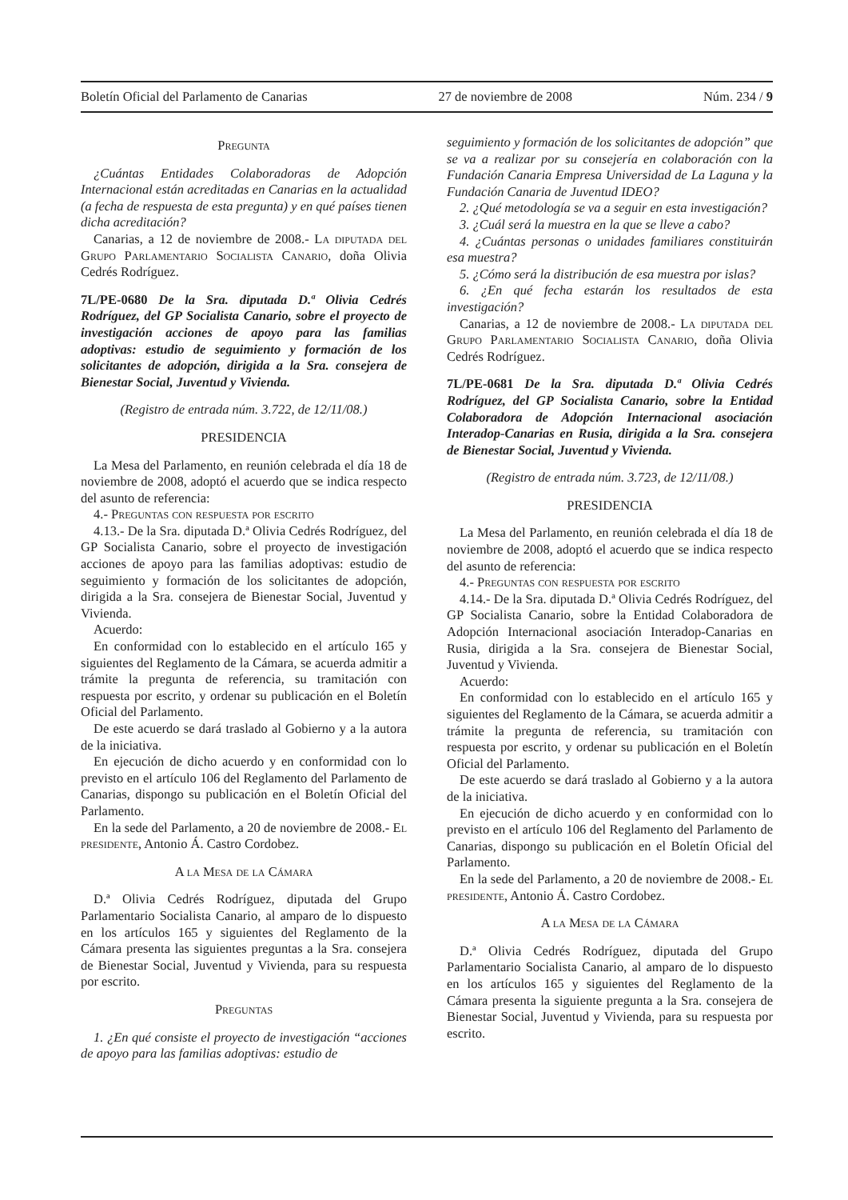Boletín Oficial del Parlamento de Canarias 27 de noviembre de 2008 Núm. 234 / 9
Pregunta
¿Cuántas Entidades Colaboradoras de Adopción Internacional están acreditadas en Canarias en la actualidad (a fecha de respuesta de esta pregunta) y en qué países tienen dicha acreditación?
Canarias, a 12 de noviembre de 2008.- La diputada del Grupo Parlamentario Socialista Canario, doña Olivia Cedrés Rodríguez.
7L/PE-0680 De la Sra. diputada D.ª Olivia Cedrés Rodríguez, del GP Socialista Canario, sobre el proyecto de investigación acciones de apoyo para las familias adoptivas: estudio de seguimiento y formación de los solicitantes de adopción, dirigida a la Sra. consejera de Bienestar Social, Juventud y Vivienda.
(Registro de entrada núm. 3.722, de 12/11/08.)
PRESIDENCIA
La Mesa del Parlamento, en reunión celebrada el día 18 de noviembre de 2008, adoptó el acuerdo que se indica respecto del asunto de referencia:
4.- Preguntas con respuesta por escrito
4.13.- De la Sra. diputada D.ª Olivia Cedrés Rodríguez, del GP Socialista Canario, sobre el proyecto de investigación acciones de apoyo para las familias adoptivas: estudio de seguimiento y formación de los solicitantes de adopción, dirigida a la Sra. consejera de Bienestar Social, Juventud y Vivienda.
Acuerdo:
En conformidad con lo establecido en el artículo 165 y siguientes del Reglamento de la Cámara, se acuerda admitir a trámite la pregunta de referencia, su tramitación con respuesta por escrito, y ordenar su publicación en el Boletín Oficial del Parlamento.
De este acuerdo se dará traslado al Gobierno y a la autora de la iniciativa.
En ejecución de dicho acuerdo y en conformidad con lo previsto en el artículo 106 del Reglamento del Parlamento de Canarias, dispongo su publicación en el Boletín Oficial del Parlamento.
En la sede del Parlamento, a 20 de noviembre de 2008.- El presidente, Antonio Á. Castro Cordobez.
A la Mesa de la Cámara
D.ª Olivia Cedrés Rodríguez, diputada del Grupo Parlamentario Socialista Canario, al amparo de lo dispuesto en los artículos 165 y siguientes del Reglamento de la Cámara presenta las siguientes preguntas a la Sra. consejera de Bienestar Social, Juventud y Vivienda, para su respuesta por escrito.
Preguntas
1. ¿En qué consiste el proyecto de investigación “acciones de apoyo para las familias adoptivas: estudio de
seguimiento y formación de los solicitantes de adopción” que se va a realizar por su consejería en colaboración con la Fundación Canaria Empresa Universidad de La Laguna y la Fundación Canaria de Juventud IDEO?
2. ¿Qué metodología se va a seguir en esta investigación?
3. ¿Cuál será la muestra en la que se lleve a cabo?
4. ¿Cuántas personas o unidades familiares constituirán esa muestra?
5. ¿Cómo será la distribución de esa muestra por islas?
6. ¿En qué fecha estarán los resultados de esta investigación?
Canarias, a 12 de noviembre de 2008.- La diputada del Grupo Parlamentario Socialista Canario, doña Olivia Cedrés Rodríguez.
7L/PE-0681 De la Sra. diputada D.ª Olivia Cedrés Rodríguez, del GP Socialista Canario, sobre la Entidad Colaboradora de Adopción Internacional asociación Interadop-Canarias en Rusia, dirigida a la Sra. consejera de Bienestar Social, Juventud y Vivienda.
(Registro de entrada núm. 3.723, de 12/11/08.)
PRESIDENCIA
La Mesa del Parlamento, en reunión celebrada el día 18 de noviembre de 2008, adoptó el acuerdo que se indica respecto del asunto de referencia:
4.- Preguntas con respuesta por escrito
4.14.- De la Sra. diputada D.ª Olivia Cedrés Rodríguez, del GP Socialista Canario, sobre la Entidad Colaboradora de Adopción Internacional asociación Interadop-Canarias en Rusia, dirigida a la Sra. consejera de Bienestar Social, Juventud y Vivienda.
Acuerdo:
En conformidad con lo establecido en el artículo 165 y siguientes del Reglamento de la Cámara, se acuerda admitir a trámite la pregunta de referencia, su tramitación con respuesta por escrito, y ordenar su publicación en el Boletín Oficial del Parlamento.
De este acuerdo se dará traslado al Gobierno y a la autora de la iniciativa.
En ejecución de dicho acuerdo y en conformidad con lo previsto en el artículo 106 del Reglamento del Parlamento de Canarias, dispongo su publicación en el Boletín Oficial del Parlamento.
En la sede del Parlamento, a 20 de noviembre de 2008.- El presidente, Antonio Á. Castro Cordobez.
A la Mesa de la Cámara
D.ª Olivia Cedrés Rodríguez, diputada del Grupo Parlamentario Socialista Canario, al amparo de lo dispuesto en los artículos 165 y siguientes del Reglamento de la Cámara presenta la siguiente pregunta a la Sra. consejera de Bienestar Social, Juventud y Vivienda, para su respuesta por escrito.